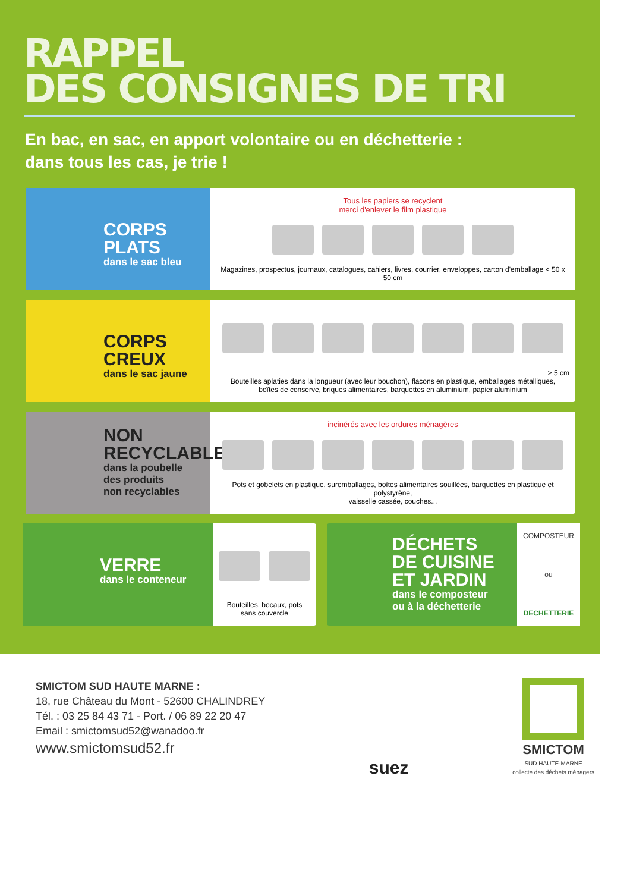RAPPEL
DES CONSIGNES DE TRI
En bac, en sac, en apport volontaire ou en déchetterie :
dans tous les cas, je trie !
CORPS PLATS
dans le sac bleu
Tous les papiers se recyclent
merci d'enlever le film plastique
Magazines, prospectus, journaux, catalogues, cahiers, livres, courrier, enveloppes, carton d'emballage < 50 x 50 cm
CORPS CREUX
dans le sac jaune
> 5 cm
Bouteilles aplaties dans la longueur (avec leur bouchon), flacons en plastique, emballages métalliques,
boîtes de conserve, briques alimentaires, barquettes en aluminium, papier aluminium
NON
RECYCLABLES
dans la poubelle
des produits
non recyclables
incinérés avec les ordures ménagères
Pots et gobelets en plastique, suremballages, boîtes alimentaires souillées, barquettes en plastique et polystyrène,
vaisselle cassée, couches...
VERRE
dans le conteneur
Bouteilles, bocaux, pots
sans couvercle
DÉCHETS
DE CUISINE
ET JARDIN
dans le composteur
ou à la déchetterie
COMPOSTEUR
ou
DECHETTERIE
SMICTOM SUD HAUTE MARNE :
18, rue Château du Mont - 52600 CHALINDREY
Tél. : 03 25 84 43 71 - Port. / 06 89 22 20 47
Email : smictomsud52@wanadoo.fr
www.smictomsud52.fr
suez
SMICTOM
SUD HAUTE-MARNE
collecte des déchets ménagers